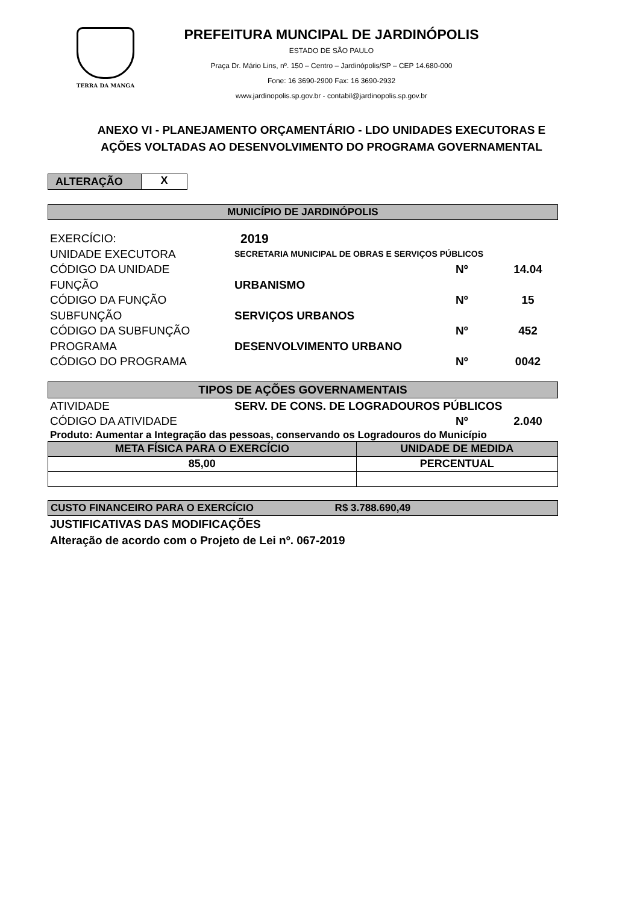TERRA DA MANGA
PREFEITURA MUNCIPAL DE JARDINÓPOLIS
ESTADO DE SÃO PAULO
Praça Dr. Mário Lins, nº. 150 – Centro – Jardinópolis/SP – CEP 14.680-000
Fone: 16 3690-2900 Fax: 16 3690-2932
www.jardinopolis.sp.gov.br - contabil@jardinopolis.sp.gov.br
ANEXO VI - PLANEJAMENTO ORÇAMENTÁRIO - LDO UNIDADES EXECUTORAS E
AÇÕES VOLTADAS AO DESENVOLVIMENTO DO PROGRAMA GOVERNAMENTAL
ALTERAÇÃO X
MUNICÍPIO DE JARDINÓPOLIS
EXERCÍCIO: 2019
UNIDADE EXECUTORA SECRETARIA MUNICIPAL DE OBRAS E SERVIÇOS PÚBLICOS
CÓDIGO DA UNIDADE Nº 14.04
FUNÇÃO URBANISMO
CÓDIGO DA FUNÇÃO Nº 15
SUBFUNÇÃO SERVIÇOS URBANOS
CÓDIGO DA SUBFUNÇÃO Nº 452
PROGRAMA DESENVOLVIMENTO URBANO
CÓDIGO DO PROGRAMA Nº 0042
TIPOS DE AÇÕES GOVERNAMENTAIS
ATIVIDADE SERV. DE CONS. DE LOGRADOUROS PÚBLICOS
CÓDIGO DA ATIVIDADE Nº 2.040
Produto: Aumentar a Integração das pessoas, conservando os Logradouros do Município
| META FÍSICA PARA O EXERCÍCIO | UNIDADE DE MEDIDA |
| --- | --- |
| 85,00 | PERCENTUAL |
CUSTO FINANCEIRO PARA O EXERCÍCIO R$ 3.788.690,49
JUSTIFICATIVAS DAS MODIFICAÇÕES
Alteração de acordo com o Projeto de Lei nº. 067-2019